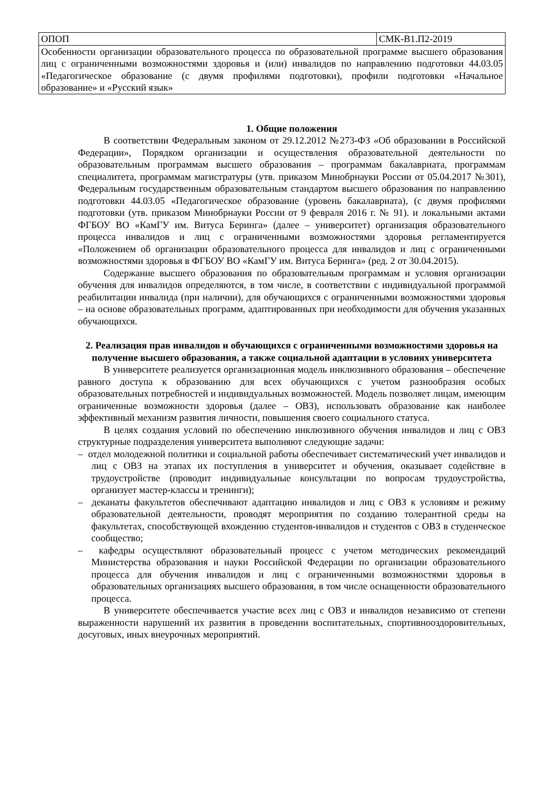| ОПОП | СМК-В1.П2-2019 |
| Особенности организации образовательного процесса по образовательной программе высшего образования лиц с ограниченными возможностями здоровья и (или) инвалидов по направлению подготовки 44.03.05 «Педагогическое образование (с двумя профилями подготовки), профили подготовки «Начальное образование» и «Русский язык» | |
1. Общие положения
В соответствии Федеральным законом от 29.12.2012 №273-ФЗ «Об образовании в Российской Федерации», Порядком организации и осуществления образовательной деятельности по образовательным программам высшего образования – программам бакалавриата, программам специалитета, программам магистратуры (утв. приказом Минобрнауки России от 05.04.2017 №301), Федеральным государственным образовательным стандартом высшего образования по направлению подготовки 44.03.05 «Педагогическое образование (уровень бакалавриата), (с двумя профилями подготовки (утв. приказом Минобрнауки России от 9 февраля 2016 г. № 91). и локальными актами ФГБОУ ВО «КамГУ им. Витуса Беринга» (далее – университет) организация образовательного процесса инвалидов и лиц с ограниченными возможностями здоровья регламентируется «Положением об организации образовательного процесса для инвалидов и лиц с ограниченными возможностями здоровья в ФГБОУ ВО «КамГУ им. Витуса Беринга» (ред. 2 от 30.04.2015).
Содержание высшего образования по образовательным программам и условия организации обучения для инвалидов определяются, в том числе, в соответствии с индивидуальной программой реабилитации инвалида (при наличии), для обучающихся с ограниченными возможностями здоровья – на основе образовательных программ, адаптированных при необходимости для обучения указанных обучающихся.
2. Реализация прав инвалидов и обучающихся с ограниченными возможностями здоровья на получение высшего образования, а также социальной адаптации в условиях университета
В университете реализуется организационная модель инклюзивного образования – обеспечение равного доступа к образованию для всех обучающихся с учетом разнообразия особых образовательных потребностей и индивидуальных возможностей. Модель позволяет лицам, имеющим ограниченные возможности здоровья (далее – ОВЗ), использовать образование как наиболее эффективный механизм развития личности, повышения своего социального статуса.
В целях создания условий по обеспечению инклюзивного обучения инвалидов и лиц с ОВЗ структурные подразделения университета выполняют следующие задачи:
– отдел молодежной политики и социальной работы обеспечивает систематический учет инвалидов и лиц с ОВЗ на этапах их поступления в университет и обучения, оказывает содействие в трудоустройстве (проводит индивидуальные консультации по вопросам трудоустройства, организует мастер-классы и тренинги);
– деканаты факультетов обеспечивают адаптацию инвалидов и лиц с ОВЗ к условиям и режиму образовательной деятельности, проводят мероприятия по созданию толерантной среды на факультетах, способствующей вхождению студентов-инвалидов и студентов с ОВЗ в студенческое сообщество;
– кафедры осуществляют образовательный процесс с учетом методических рекомендаций Министерства образования и науки Российской Федерации по организации образовательного процесса для обучения инвалидов и лиц с ограниченными возможностями здоровья в образовательных организациях высшего образования, в том числе оснащенности образовательного процесса.
В университете обеспечивается участие всех лиц с ОВЗ и инвалидов независимо от степени выраженности нарушений их развития в проведении воспитательных, спортивнооздоровительных, досуговых, иных внеурочных мероприятий.